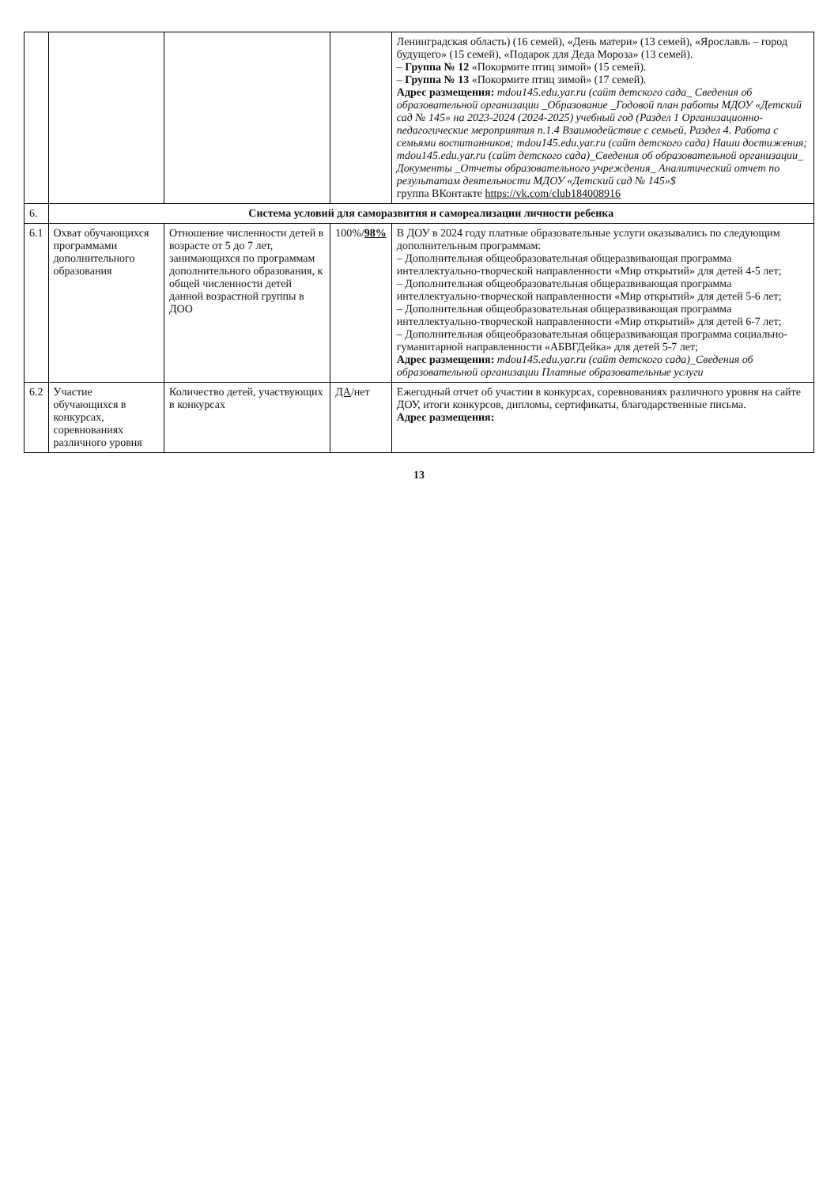| | | | | Ленинградская область) (16 семей), «День матери» (13 семей), «Ярославль – город будущего» (15 семей), «Подарок для Деда Мороза» (13 семей). – Группа № 12 «Покормите птиц зимой» (15 семей). – Группа № 13 «Покормите птиц зимой» (17 семей). Адрес размещения: mdou145.edu.yar.ru (сайт детского сада_ Сведения об образовательной организации _Образование _Годовой план работы МДОУ «Детский сад № 145» на 2023-2024 (2024-2025) учебный год (Раздел 1 Организационно-педагогические мероприятия п.1.4 Взаимодействие с семьей, Раздел 4. Работа с семьями воспитанников; mdou145.edu.yar.ru (сайт детского сада) Наши достижения; mdou145.edu.yar.ru (сайт детского сада)_Сведения об образовательной организации_ Документы _Отчеты образовательного учреждения_ Аналитический отчет по результатам деятельности МДОУ «Детский сад № 145»$ группа ВКонтакте https://vk.com/club184008916 |
| 6. | Система условий для саморазвития и самореализации личности ребенка | | | |
| 6.1 | Охват обучающихся программами дополнительного образования | Отношение численности детей в возрасте от 5 до 7 лет, занимающихся по программам дополнительного образования, к общей численности детей данной возрастной группы в ДОО | 100%/ 98% | В ДОУ в 2024 году платные образовательные услуги оказывались по следующим дополнительным программам: – Дополнительная общеобразовательная общеразвивающая программа интеллектуально-творческой направленности «Мир открытий» для детей 4-5 лет; – Дополнительная общеобразовательная общеразвивающая программа интеллектуально-творческой направленности «Мир открытий» для детей 5-6 лет; – Дополнительная общеобразовательная общеразвивающая программа интеллектуально-творческой направленности «Мир открытий» для детей 6-7 лет; – Дополнительная общеобразовательная общеразвивающая программа социально-гуманитарной направленности «АБВГДейка» для детей 5-7 лет; Адрес размещения: mdou145.edu.yar.ru (сайт детского сада)_Сведения об образовательной организации Платные образовательные услуги |
| 6.2 | Участие обучающихся в конкурсах, соревнованиях различного уровня | Количество детей, участвующих в конкурсах | ДА /нет | Ежегодный отчет об участии в конкурсах, соревнованиях различного уровня на сайте ДОУ, итоги конкурсов, дипломы, сертификаты, благодарственные письма. Адрес размещения: |
13